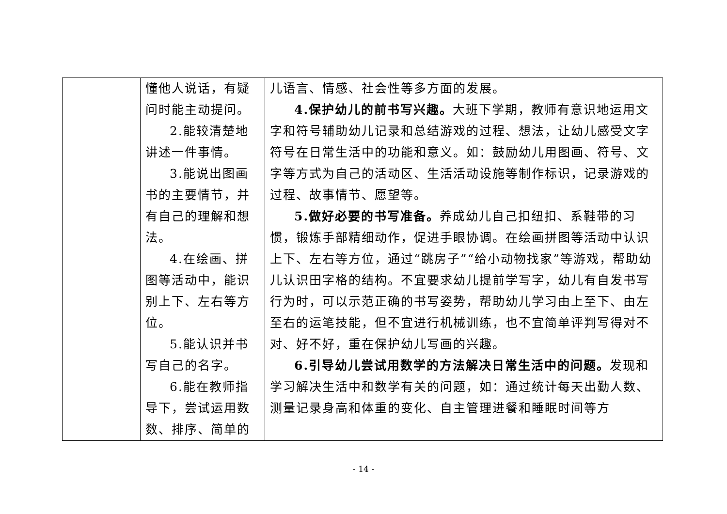| | 懂他人说话，有疑问时能主动提问。 2.能较清楚地讲述一件事情。 3.能说出图画书的主要情节，并有自己的理解和想法。 4.在绘画、拼图等活动中，能识别上下、左右等方位。 5.能认识并书写自己的名字。 6.能在教师指导下，尝试运用数数、排序、简单的 | 儿语言、情感、社会性等多方面的发展。 4.保护幼儿的前书写兴趣。 大班下学期，教师有意识地运用文字和符号辅助幼儿记录和总结游戏的过程、想法，让幼儿感受文字符号在日常生活中的功能和意义。如：鼓励幼儿用图画、符号、文字等方式为自己的活动区、生活活动设施等制作标识，记录游戏的过程、故事情节、愿望等。 5.做好必要的书写准备。 养成幼儿自己扣纽扣、系鞋带的习惯，锻炼手部精细动作，促进手眼协调。在绘画拼图等活动中认识上下、左右等方位，通过“跳房子”“给小动物找家”等游戏，帮助幼儿认识田字格的结构。不宜要求幼儿提前学写字，幼儿有自发书写行为时，可以示范正确的书写姿势，帮助幼儿学习由上至下、由左至右的运笔技能，但不宜进行机械训练，也不宜简单评判写得对不对、好不好，重在保护幼儿写画的兴趣。 6.引导幼儿尝试用数学的方法解决日常生活中的问题。 发现和学习解决生活中和数学有关的问题，如：通过统计每天出勤人数、测量记录身高和体重的变化、自主管理进餐和睡眠时间等方 |
- 14 -